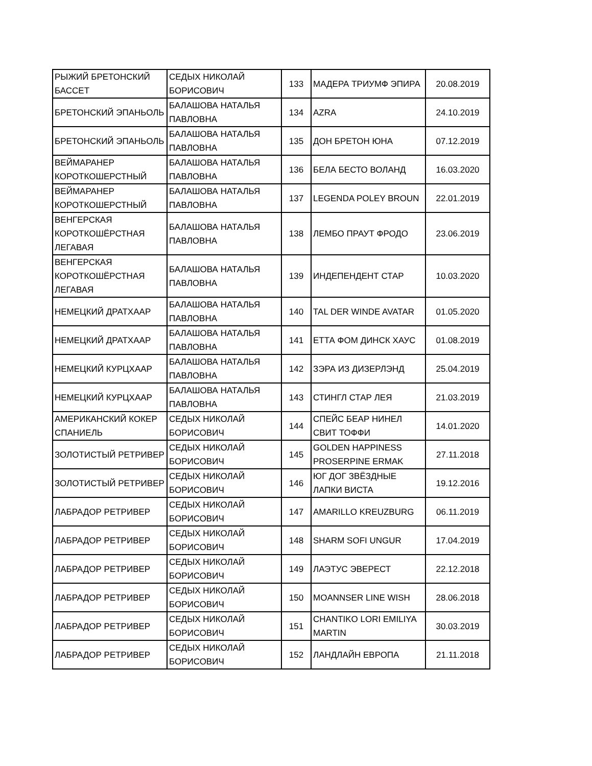| РЫЖИЙ БРЕТОНСКИЙ БАССЕТ | СЕДЫХ НИКОЛАЙ БОРИСОВИЧ | 133 | МАДЕРА ТРИУМФ ЭПИРА | 20.08.2019 |
| БРЕТОНСКИЙ ЭПАНЬОЛЬ | БАЛАШОВА НАТАЛЬЯ ПАВЛОВНА | 134 | AZRA | 24.10.2019 |
| БРЕТОНСКИЙ ЭПАНЬОЛЬ | БАЛАШОВА НАТАЛЬЯ ПАВЛОВНА | 135 | ДОН БРЕТОН ЮНА | 07.12.2019 |
| ВЕЙМАРАНЕР КОРОТКОШЕРСТНЫЙ | БАЛАШОВА НАТАЛЬЯ ПАВЛОВНА | 136 | БЕЛА БЕСТО ВОЛАНД | 16.03.2020 |
| ВЕЙМАРАНЕР КОРОТКОШЕРСТНЫЙ | БАЛАШОВА НАТАЛЬЯ ПАВЛОВНА | 137 | LEGENDA POLEY BROUN | 22.01.2019 |
| ВЕНГЕРСКАЯ КОРОТКОШЁРСТНАЯ ЛЕГАВАЯ | БАЛАШОВА НАТАЛЬЯ ПАВЛОВНА | 138 | ЛЕМБО ПРАУТ ФРОДО | 23.06.2019 |
| ВЕНГЕРСКАЯ КОРОТКОШЁРСТНАЯ ЛЕГАВАЯ | БАЛАШОВА НАТАЛЬЯ ПАВЛОВНА | 139 | ИНДЕПЕНДЕНТ СТАР | 10.03.2020 |
| НЕМЕЦКИЙ ДРАТХААР | БАЛАШОВА НАТАЛЬЯ ПАВЛОВНА | 140 | TAL DER WINDE AVATAR | 01.05.2020 |
| НЕМЕЦКИЙ ДРАТХААР | БАЛАШОВА НАТАЛЬЯ ПАВЛОВНА | 141 | ЕТТА ФОМ ДИНСК ХАУС | 01.08.2019 |
| НЕМЕЦКИЙ КУРЦХААР | БАЛАШОВА НАТАЛЬЯ ПАВЛОВНА | 142 | ЗЭРА ИЗ ДИЗЕРЛЭНД | 25.04.2019 |
| НЕМЕЦКИЙ КУРЦХААР | БАЛАШОВА НАТАЛЬЯ ПАВЛОВНА | 143 | СТИНГЛ СТАР ЛЕЯ | 21.03.2019 |
| АМЕРИКАНСКИЙ КОКЕР СПАНИЕЛЬ | СЕДЫХ НИКОЛАЙ БОРИСОВИЧ | 144 | СПЕЙС БЕАР НИНЕЛ СВИТ ТОФФИ | 14.01.2020 |
| ЗОЛОТИСТЫЙ РЕТРИВЕР | СЕДЫХ НИКОЛАЙ БОРИСОВИЧ | 145 | GOLDEN HAPPINESS PROSERPINE ERMAK | 27.11.2018 |
| ЗОЛОТИСТЫЙ РЕТРИВЕР | СЕДЫХ НИКОЛАЙ БОРИСОВИЧ | 146 | ЮГ ДОГ ЗВЁЗДНЫЕ ЛАПКИ ВИСТА | 19.12.2016 |
| ЛАБРАДОР РЕТРИВЕР | СЕДЫХ НИКОЛАЙ БОРИСОВИЧ | 147 | AMARILLO KREUZBURG | 06.11.2019 |
| ЛАБРАДОР РЕТРИВЕР | СЕДЫХ НИКОЛАЙ БОРИСОВИЧ | 148 | SHARM SOFI UNGUR | 17.04.2019 |
| ЛАБРАДОР РЕТРИВЕР | СЕДЫХ НИКОЛАЙ БОРИСОВИЧ | 149 | ЛАЭТУС ЭВЕРЕСТ | 22.12.2018 |
| ЛАБРАДОР РЕТРИВЕР | СЕДЫХ НИКОЛАЙ БОРИСОВИЧ | 150 | MOANNSER LINE WISH | 28.06.2018 |
| ЛАБРАДОР РЕТРИВЕР | СЕДЫХ НИКОЛАЙ БОРИСОВИЧ | 151 | CHANTIKO LORI EMILIYA MARTIN | 30.03.2019 |
| ЛАБРАДОР РЕТРИВЕР | СЕДЫХ НИКОЛАЙ БОРИСОВИЧ | 152 | ЛАНДЛАЙН ЕВРОПА | 21.11.2018 |